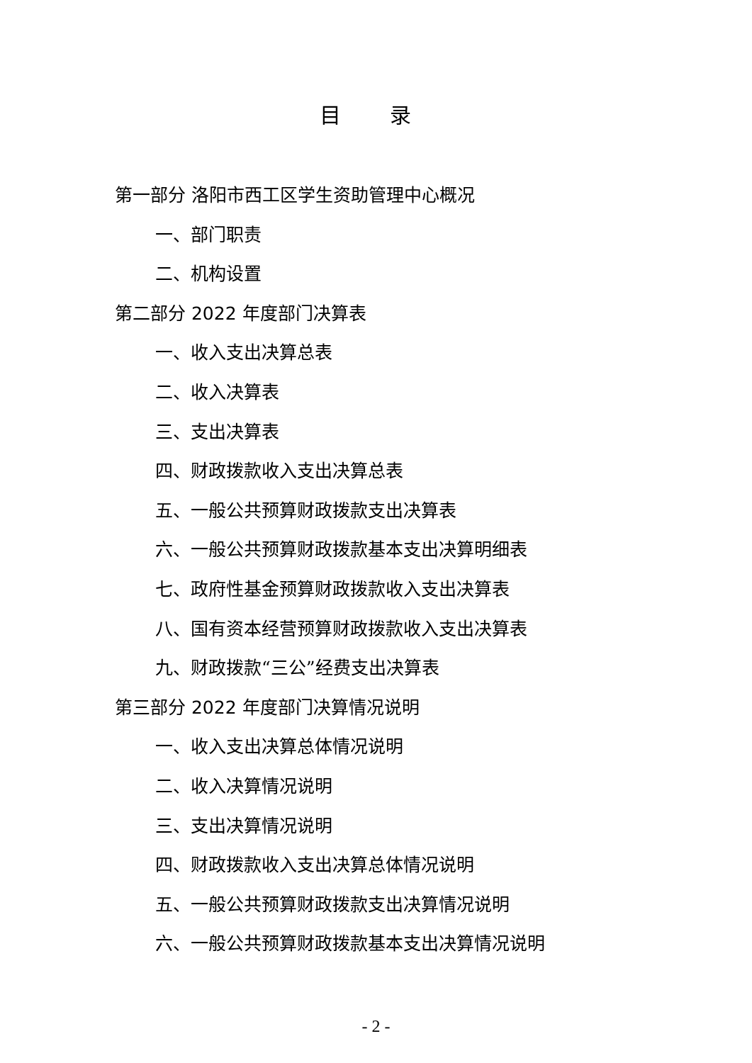目 录
第一部分 洛阳市西工区学生资助管理中心概况
一、部门职责
二、机构设置
第二部分 2022 年度部门决算表
一、收入支出决算总表
二、收入决算表
三、支出决算表
四、财政拨款收入支出决算总表
五、一般公共预算财政拨款支出决算表
六、一般公共预算财政拨款基本支出决算明细表
七、政府性基金预算财政拨款收入支出决算表
八、国有资本经营预算财政拨款收入支出决算表
九、财政拨款“三公”经费支出决算表
第三部分 2022 年度部门决算情况说明
一、收入支出决算总体情况说明
二、收入决算情况说明
三、支出决算情况说明
四、财政拨款收入支出决算总体情况说明
五、一般公共预算财政拨款支出决算情况说明
六、一般公共预算财政拨款基本支出决算情况说明
- 2 -